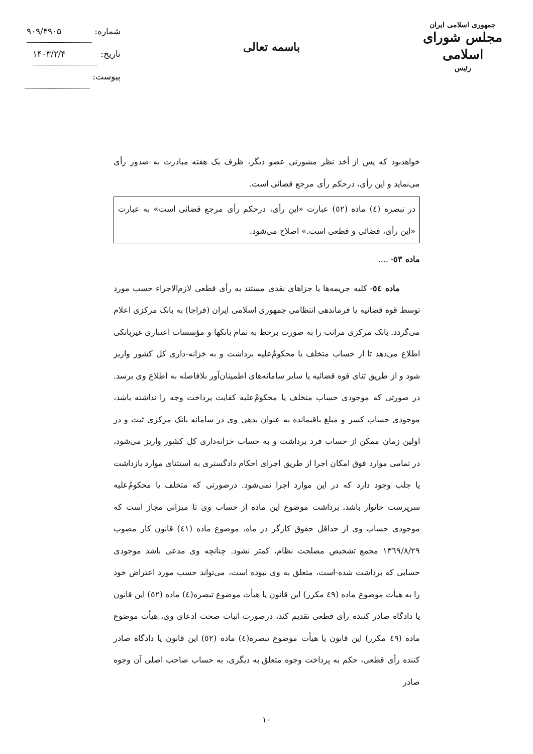جمهوری اسلامی ایران
مجلس شورای اسلامی
رئیس
باسمه تعالی
شماره: ۹۰۹/۴۹۰۵
تاریخ: ۱۴۰۳/۲/۴
پیوست:
خواهدبود که پس از أخذ نظر مشورتی عضو دیگر، ظرف یک هفته مبادرت به صدور رأی می‌نماید و این رأی، درحکم رأی مرجع قضائی است.
در تبصره (٤) ماده (٥٢) عبارت «این رأی، درحکم رأی مرجع قضائی است» به عبارت «این رأی، قضائی و قطعی است.» اصلاح می‌شود.
ماده ٥٣- ....
ماده ٥٤- کلیه جریمه‌ها یا جزاهای نقدی مستند به رأی قطعی لازم‌الاجراء حسب مورد توسط قوه قضائیه یا فرماندهی انتظامی جمهوری اسلامی ایران (فراجا) به بانک مرکزی اعلام می‌گردد. بانک مرکزی مراتب را به صورت برخط به تمام بانکها و مؤسسات اعتباری غیربانکی اطلاع می‌دهد تا از حساب متخلف یا محکومٌ‌علیه برداشت و به خزانه-داری کل کشور واریز شود و از طریق ثنای قوه قضائیه یا سایر سامانه‌های اطمینان‌آور بلافاصله به اطلاع وی برسد. در صورتی که موجودی حساب متخلف یا محکومٌ‌علیه کفایت پرداخت وجه را نداشته باشد، موجودی حساب کسر و مبلغ باقیمانده به عنوان بدهی وی در سامانه بانک مرکزی ثبت و در اولین زمان ممکن از حساب فرد برداشت و به حساب خزانه‌داری کل کشور واریز می‌شود، در تمامی موارد فوق امکان اجرا از طریق اجرای احکام دادگستری به استثنای موارد بازداشت یا جلب وجود دارد که در این موارد اجرا نمی‌شود. درصورتی که متخلف یا محکومٌ‌علیه سرپرست خانوار باشد، برداشت موضوع این ماده از حساب وی تا میزانی مجاز است که موجودی حساب وی از حداقل حقوق کارگر در ماه، موضوع ماده (٤١) قانون کار مصوب ١٣٦٩/٨/٢٩ مجمع تشخیص مصلحت نظام، کمتر نشود. چنانچه وی مدعی باشد موجودی حسابی که برداشت شده-است، متعلق به وی نبوده است، می‌تواند حسب مورد اعتراض خود را به هیأت موضوع ماده (٤٩ مکرر) این قانون یا هیأت موضوع تبصره(٤) ماده (٥٢) این قانون یا دادگاه صادر کننده رأی قطعی تقدیم کند، درصورت اثبات صحت ادعای وی، هیأت موضوع ماده (٤٩ مکرر) این قانون یا هیأت موضوع تبصره(٤) ماده (٥٢) این قانون یا دادگاه صادر کننده رأی قطعی، حکم به پرداخت وجوه متعلق به دیگری، به حساب صاحب اصلی آن وجوه صادر
١٠